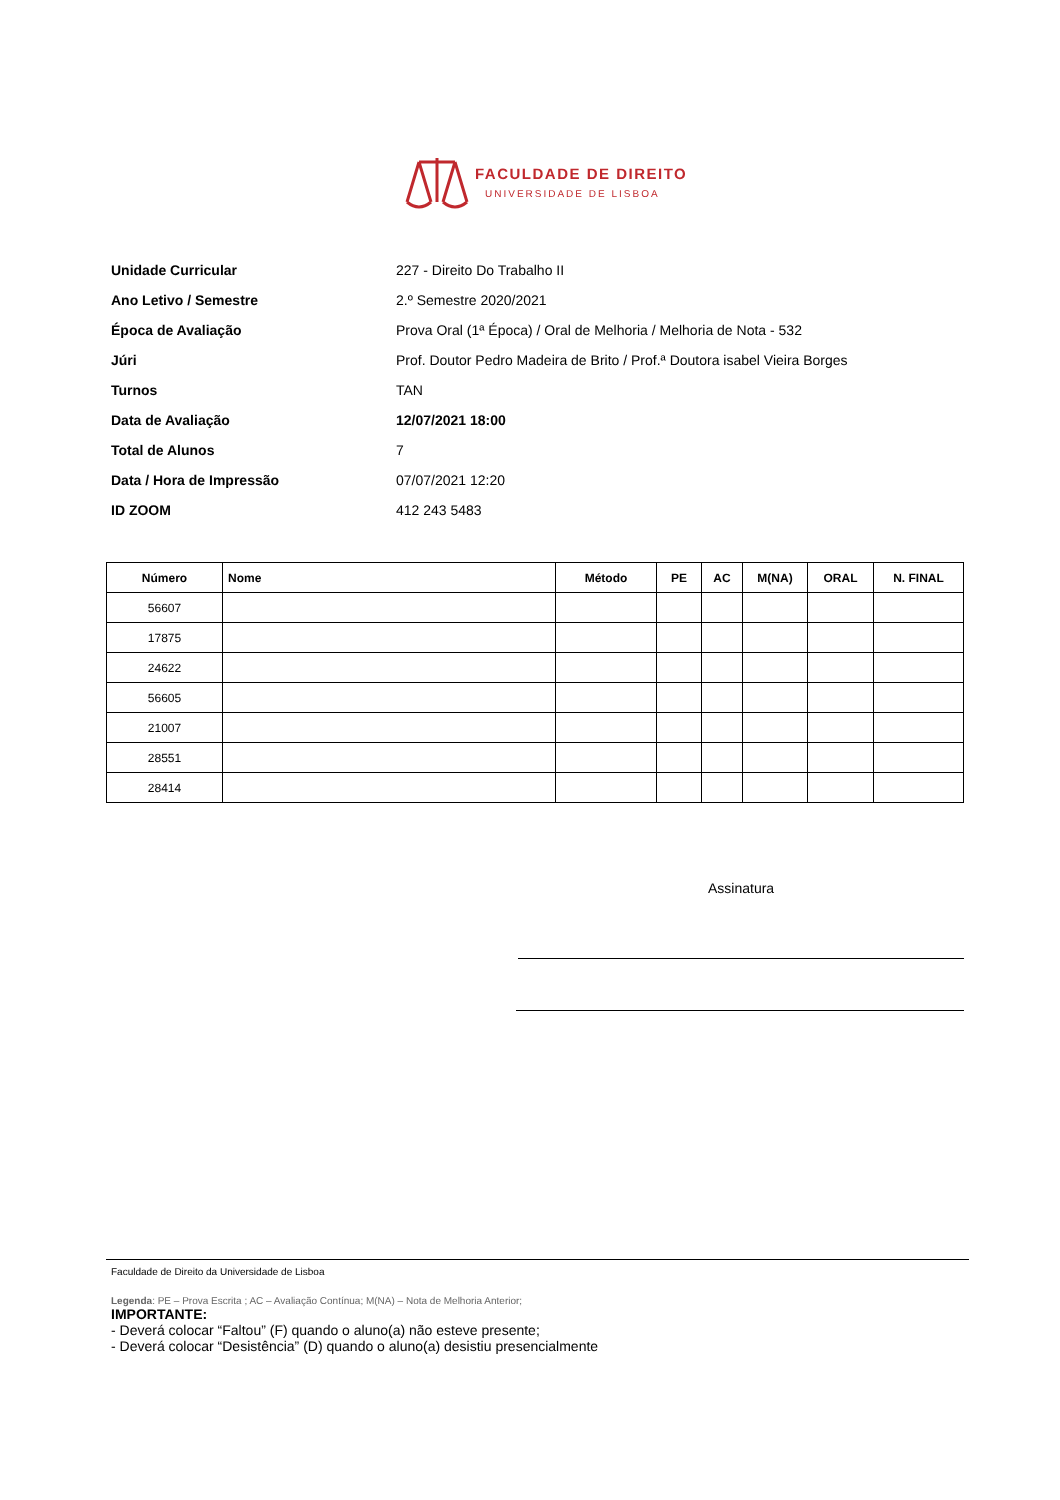FACULDADE DE DIREITO
UNIVERSIDADE DE LISBOA
Unidade Curricular 227 - Direito Do Trabalho II
Ano Letivo / Semestre 2.º Semestre 2020/2021
Época de Avaliação Prova Oral (1ª Época) / Oral de Melhoria / Melhoria de Nota - 532
Júri Prof. Doutor Pedro Madeira de Brito / Prof.ª Doutora isabel Vieira Borges
Turnos TAN
Data de Avaliação 12/07/2021 18:00
Total de Alunos 7
Data / Hora de Impressão 07/07/2021 12:20
ID ZOOM 412 243 5483
| Número | Nome | Método | PE | AC | M(NA) | ORAL | N. FINAL |
| --- | --- | --- | --- | --- | --- | --- | --- |
| 56607 | | | | | | | |
| 17875 | | | | | | | |
| 24622 | | | | | | | |
| 56605 | | | | | | | |
| 21007 | | | | | | | |
| 28551 | | | | | | | |
| 28414 | | | | | | | |
Assinatura
Faculdade de Direito da Universidade de Lisboa
Legenda: PE – Prova Escrita ; AC – Avaliação Contínua; M(NA) – Nota de Melhoria Anterior;
IMPORTANTE:
- Deverá colocar “Faltou” (F) quando o aluno(a) não esteve presente;
- Deverá colocar “Desistência” (D) quando o aluno(a) desistiu presencialmente